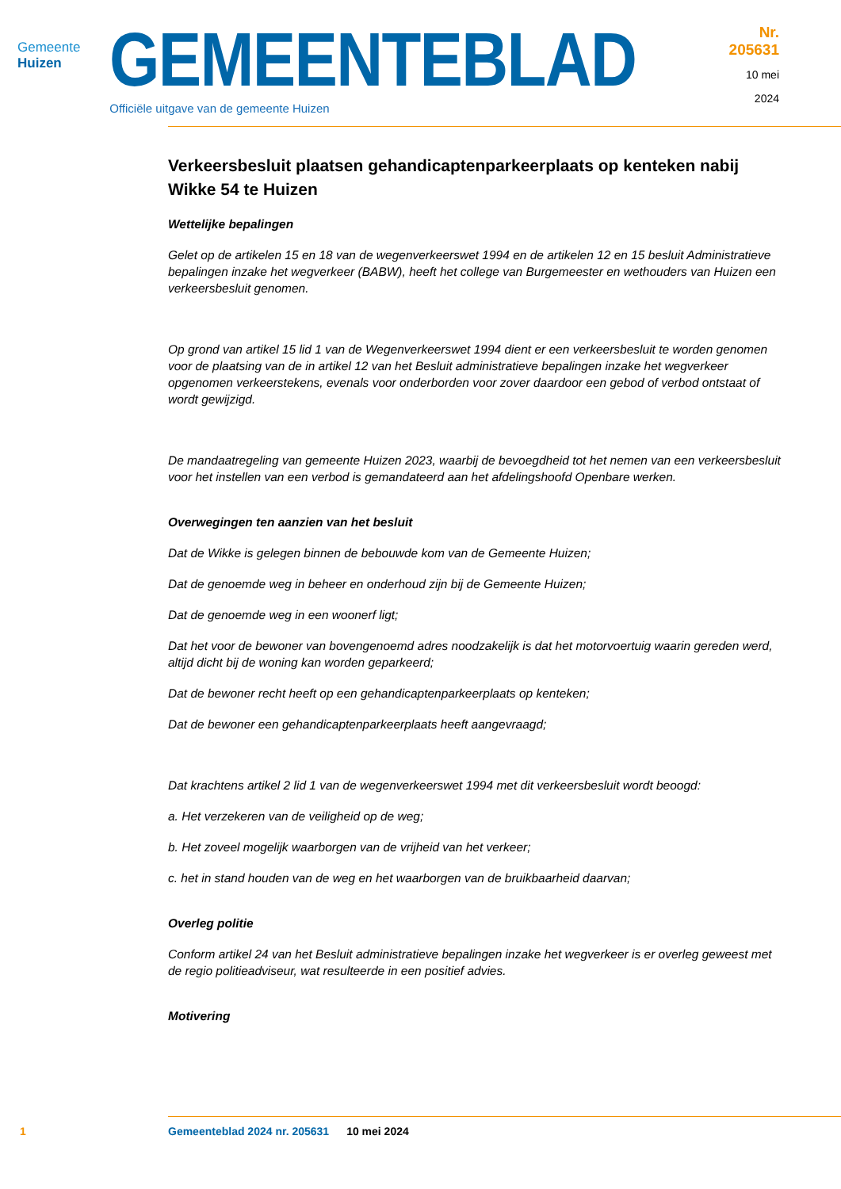Gemeente Huizen
GEMEENTEBLAD
Officiële uitgave van de gemeente Huizen
Nr. 205631
10 mei
2024
Verkeersbesluit plaatsen gehandicaptenparkeerplaats op kenteken nabij Wikke 54 te Huizen
Wettelijke bepalingen
Gelet op de artikelen 15 en 18 van de wegenverkeerswet 1994 en de artikelen 12 en 15 besluit Administratieve bepalingen inzake het wegverkeer (BABW), heeft het college van Burgemeester en wethouders van Huizen een verkeersbesluit genomen.
Op grond van artikel 15 lid 1 van de Wegenverkeerswet 1994 dient er een verkeersbesluit te worden genomen voor de plaatsing van de in artikel 12 van het Besluit administratieve bepalingen inzake het wegverkeer opgenomen verkeerstekens, evenals voor onderborden voor zover daardoor een gebod of verbod ontstaat of wordt gewijzigd.
De mandaatregeling van gemeente Huizen 2023, waarbij de bevoegdheid tot het nemen van een verkeersbesluit voor het instellen van een verbod is gemandateerd aan het afdelingshoofd Openbare werken.
Overwegingen ten aanzien van het besluit
Dat de Wikke is gelegen binnen de bebouwde kom van de Gemeente Huizen;
Dat de genoemde weg in beheer en onderhoud zijn bij de Gemeente Huizen;
Dat de genoemde weg in een woonerf ligt;
Dat het voor de bewoner van bovengenoemd adres noodzakelijk is dat het motorvoertuig waarin gereden werd, altijd dicht bij de woning kan worden geparkeerd;
Dat de bewoner recht heeft op een gehandicaptenparkeerplaats op kenteken;
Dat de bewoner een gehandicaptenparkeerplaats heeft aangevraagd;
Dat krachtens artikel 2 lid 1 van de wegenverkeerswet 1994 met dit verkeersbesluit wordt beoogd:
a. Het verzekeren van de veiligheid op de weg;
b. Het zoveel mogelijk waarborgen van de vrijheid van het verkeer;
c. het in stand houden van de weg en het waarborgen van de bruikbaarheid daarvan;
Overleg politie
Conform artikel 24 van het Besluit administratieve bepalingen inzake het wegverkeer is er overleg geweest met de regio politieadviseur, wat resulteerde in een positief advies.
Motivering
1 Gemeenteblad 2024 nr. 205631 10 mei 2024